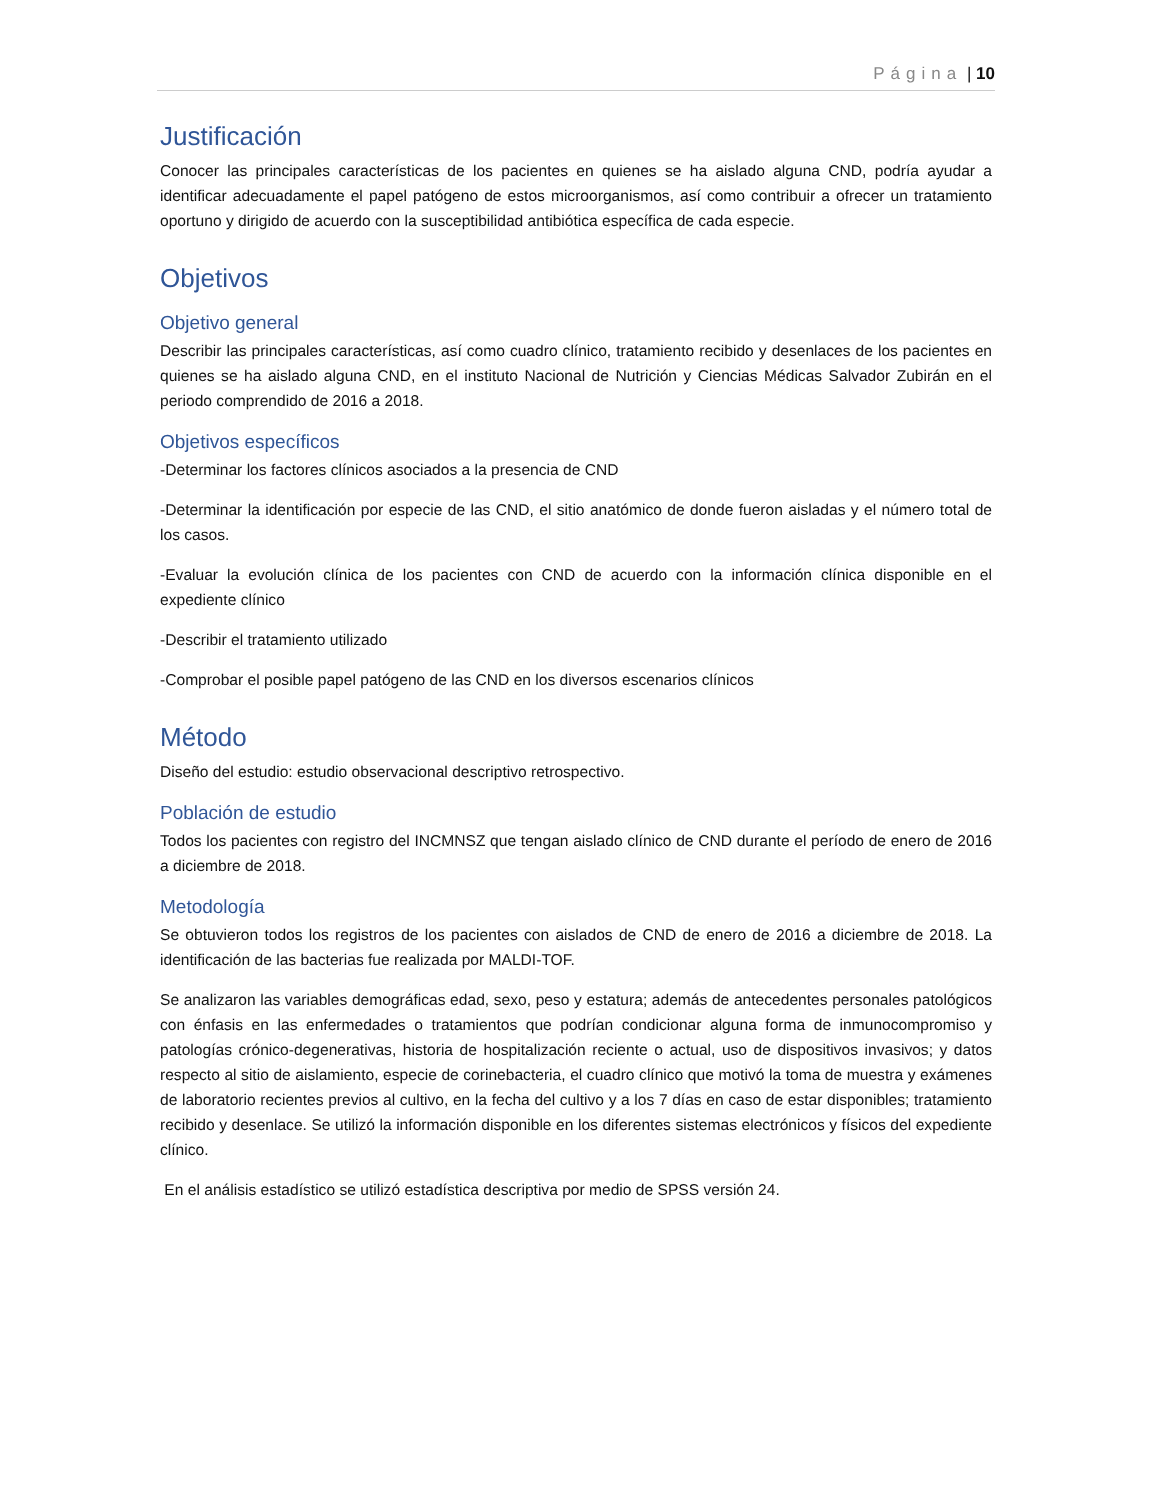Página | 10
Justificación
Conocer las principales características de los pacientes en quienes se ha aislado alguna CND, podría ayudar a identificar adecuadamente el papel patógeno de estos microorganismos, así como contribuir a ofrecer un tratamiento oportuno y dirigido de acuerdo con la susceptibilidad antibiótica específica de cada especie.
Objetivos
Objetivo general
Describir las principales características, así como cuadro clínico, tratamiento recibido y desenlaces de los pacientes en quienes se ha aislado alguna CND, en el instituto Nacional de Nutrición y Ciencias Médicas Salvador Zubirán en el periodo comprendido de 2016 a 2018.
Objetivos específicos
-Determinar los factores clínicos asociados a la presencia de CND
-Determinar la identificación por especie de las CND, el sitio anatómico de donde fueron aisladas y el número total de los casos.
-Evaluar la evolución clínica de los pacientes con CND de acuerdo con la información clínica disponible en el expediente clínico
-Describir el tratamiento utilizado
-Comprobar el posible papel patógeno de las CND en los diversos escenarios clínicos
Método
Diseño del estudio: estudio observacional descriptivo retrospectivo.
Población de estudio
Todos los pacientes con registro del INCMNSZ que tengan aislado clínico de CND durante el período de enero de 2016 a diciembre de 2018.
Metodología
Se obtuvieron todos los registros de los pacientes con aislados de CND de enero de 2016 a diciembre de 2018. La identificación de las bacterias fue realizada por MALDI-TOF.
Se analizaron las variables demográficas edad, sexo, peso y estatura; además de antecedentes personales patológicos con énfasis en las enfermedades o tratamientos que podrían condicionar alguna forma de inmunocompromiso y patologías crónico-degenerativas, historia de hospitalización reciente o actual, uso de dispositivos invasivos; y datos respecto al sitio de aislamiento, especie de corinebacteria, el cuadro clínico que motivó la toma de muestra y exámenes de laboratorio recientes previos al cultivo, en la fecha del cultivo y a los 7 días en caso de estar disponibles; tratamiento recibido y desenlace. Se utilizó la información disponible en los diferentes sistemas electrónicos y físicos del expediente clínico.
En el análisis estadístico se utilizó estadística descriptiva por medio de SPSS versión 24.